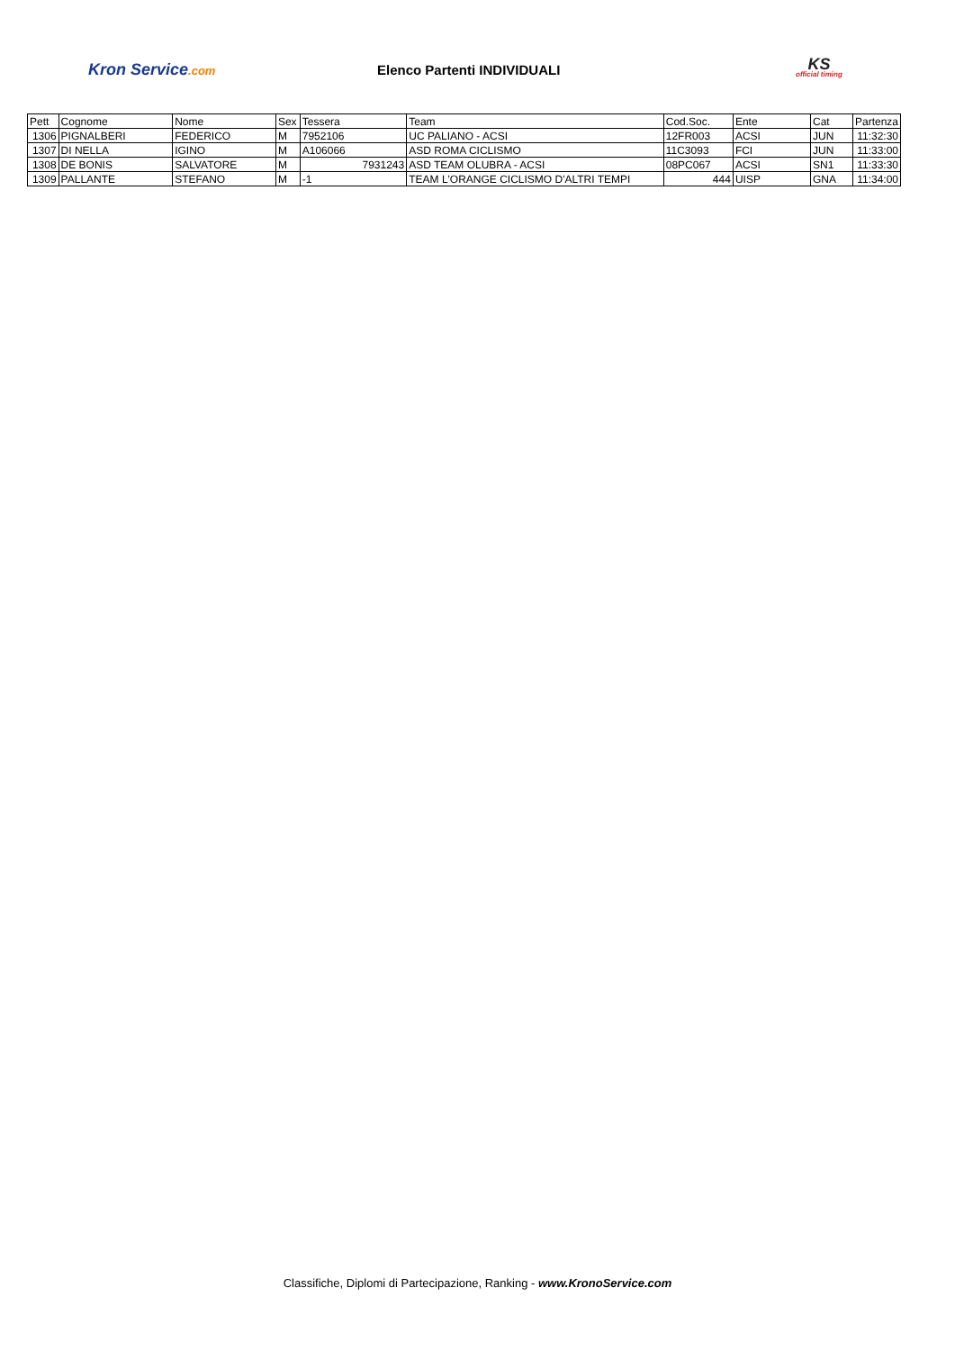Kron Service.com
Elenco Partenti INDIVIDUALI
KS
official timing
| Pett | Cognome | Nome | Sex | Tessera | Team | Cod.Soc. | Ente | Cat | Partenza |
| --- | --- | --- | --- | --- | --- | --- | --- | --- | --- |
| 1306 | PIGNALBERI | FEDERICO | M | 7952106 | UC PALIANO - ACSI | 12FR003 | ACSI | JUN | 11:32:30 |
| 1307 | DI NELLA | IGINO | M | A106066 | ASD ROMA CICLISMO | 11C3093 | FCI | JUN | 11:33:00 |
| 1308 | DE BONIS | SALVATORE | M | 7931243 | ASD TEAM OLUBRA - ACSI | 08PC067 | ACSI | SN1 | 11:33:30 |
| 1309 | PALLANTE | STEFANO | M | -1 | TEAM L'ORANGE CICLISMO D'ALTRI TEMPI | 444 | UISP | GNA | 11:34:00 |
Classifiche, Diplomi di Partecipazione, Ranking - www.KronoService.com